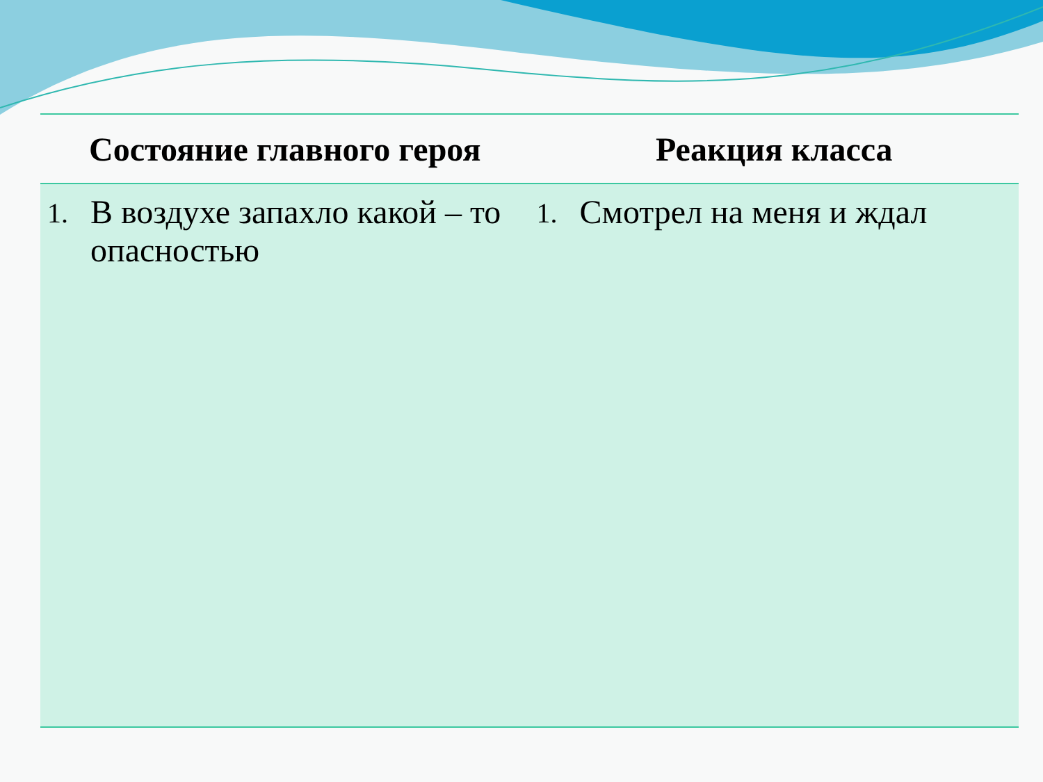| Состояние главного героя | Реакция класса |
| --- | --- |
| 1. В воздухе запахло какой – то опасностью | 1. Смотрел на меня и ждал |